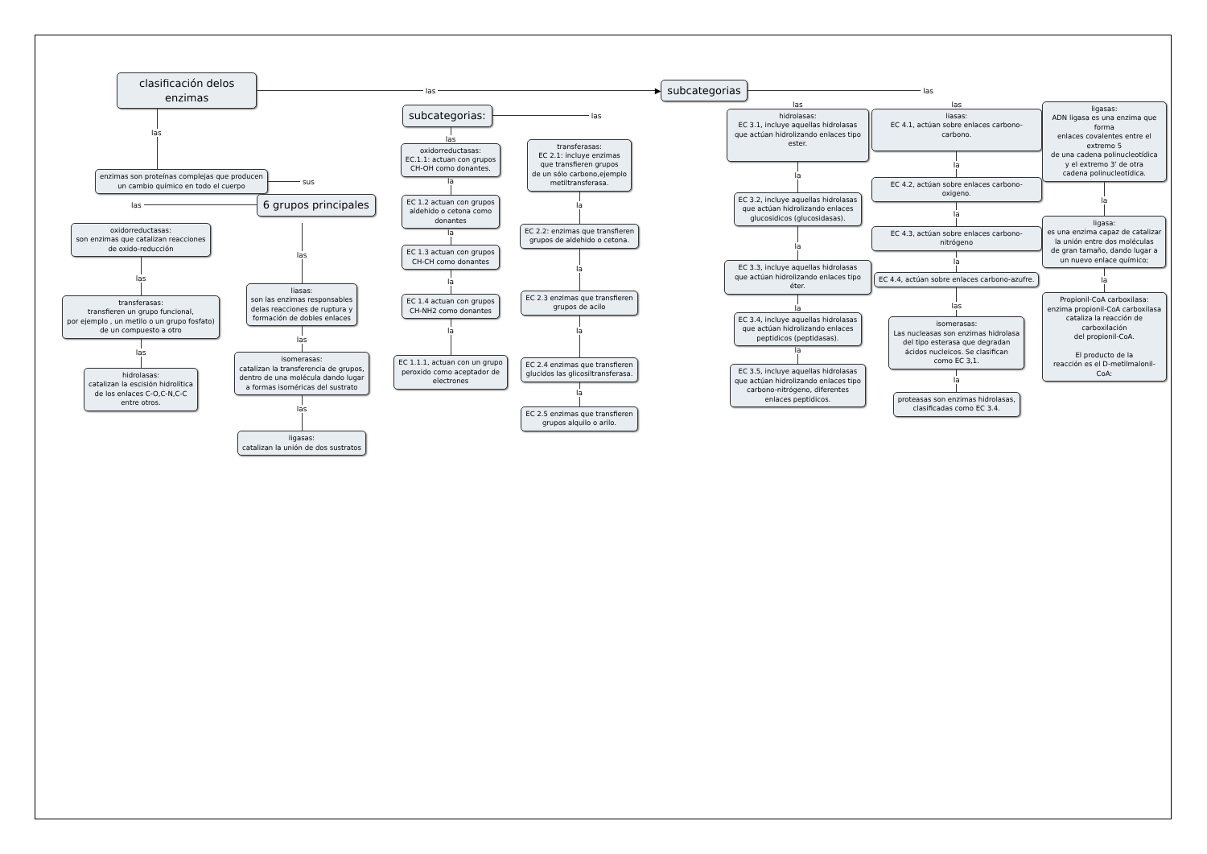clasificación delos enzimas
las ▶
subcategorias
las
las
enzimas son proteínas complejas que producen
un cambio químico en todo el cuerpo
sus
las
6 grupos principales
oxidorreductasas:
son enzimas que catalizan reacciones
de oxido-reducción
las
transferasas:
transfieren un grupo funcional,
por ejemplo , un metilo o un grupo fosfato)
de un compuesto a otro
las
hidrolasas:
catalizan la escisión hidrolítica
de los enlaces C-O,C-N,C-C
entre otros.
las
liasas:
son las enzimas responsables
delas reacciones de ruptura y
formación de dobles enlaces
las
isomerasas:
catalizan la transferencia de grupos,
dentro de una molécula dando lugar
a formas isoméricas del sustrato
las
ligasas:
catalizan la unión de dos sustratos
subcategorias:
las
las
oxidorreductasas:
EC.1.1: actuan con grupos
CH-OH como donantes.
la
EC 1.2 actuan con grupos
aldehido o cetona como
donantes
la
EC 1.3 actuan con grupos
CH-CH como donantes
la
EC 1.4 actuan con grupos
CH-NH2 como donantes
la
EC 1.1.1, actuan con un grupo
peroxido como aceptador de
electrones
transferasas:
EC 2.1: incluye enzimas
que transfieren grupos
de un sólo carbono,ejemplo
metiltransferasa.
la
EC 2.2: enzimas que transfieren
grupos de aldehido o cetona.
la
EC 2.3 enzimas que transfieren
grupos de acilo
la
EC 2.4 enzimas que transfieren
glucidos las glicosiltransferasa.
la
EC 2.5 enzimas que transfieren
grupos alquilo o arilo.
las
hidrolasas:
EC 3.1, incluye aquellas hidrolasas
que actúan hidrolizando enlaces tipo ester.
la
EC 3.2, incluye aquellas hidrolasas
que actúan hidrolizando enlaces
glucosidicos (glucosidasas).
la
EC 3.3, incluye aquellas hidrolasas
que actúan hidrolizando enlaces tipo éter.
la
EC 3.4, incluye aquellas hidrolasas
que actúan hidrolizando enlaces
peptidicos (peptidasas).
la
EC 3.5, incluye aquellas hidrolasas
que actúan hidrolizando enlaces tipo
carbono-nitrógeno, diferentes
enlaces peptidicos.
las
liasas:
EC 4.1, actúan sobre enlaces carbono-carbono.
la
EC 4.2, actúan sobre enlaces carbono-oxigeno.
la
EC 4.3, actúan sobre enlaces carbono-nitrógeno
la
EC 4.4, actúan sobre enlaces carbono-azufre.
las
isomerasas:
Las nucleasas son enzimas hidrolasa
del tipo esterasa que degradan
ácidos nucleicos. Se clasifican
como EC 3,1.
la
proteasas son enzimas hidrolasas,
clasificadas como EC 3.4.
ligasas:
ADN ligasa es una enzima que forma
enlaces covalentes entre el extremo 5
de una cadena polinucleotídica
y el extremo 3' de otra
cadena polinucleotídica.
la
ligasa:
es una enzima capaz de catalizar
la unión entre dos moléculas
de gran tamaño, dando lugar a
un nuevo enlace químico;
la
Propionil-CoA carboxilasa:
enzima propionil-CoA carboxilasa
cataliza la reacción de carboxilación
del propionil-CoA.
El producto de la
reacción es el D-metilmalonil-CoA: